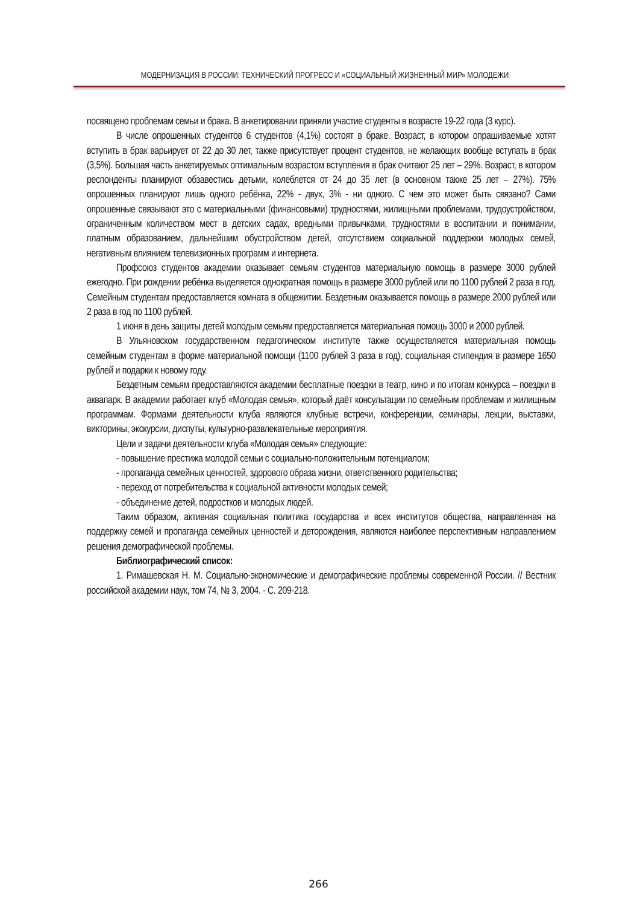МОДЕРНИЗАЦИЯ В РОССИИ: ТЕХНИЧЕСКИЙ ПРОГРЕСС И «СОЦИАЛЬНЫЙ ЖИЗНЕННЫЙ МИР» МОЛОДЕЖИ
посвящено проблемам семьи и брака. В анкетировании приняли участие студенты в возрасте 19-22 года (3 курс).
В числе опрошенных студентов 6 студентов (4,1%) состоят в браке. Возраст, в котором опрашиваемые хотят вступить в брак варьирует от 22 до 30 лет, также присутствует процент студентов, не желающих вообще вступать в брак (3,5%). Большая часть анкетируемых оптимальным возрастом вступления в брак считают 25 лет – 29%. Возраст, в котором респонденты планируют обзавестись детьми, колеблется от 24 до 35 лет (в основном также 25 лет – 27%). 75% опрошенных планируют лишь одного ребёнка, 22% - двух, 3% - ни одного. С чем это может быть связано? Сами опрошенные связывают это с материальными (финансовыми) трудностями, жилищными проблемами, трудоустройством, ограниченным количеством мест в детских садах, вредными привычками, трудностями в воспитании и понимании, платным образованием, дальнейшим обустройством детей, отсутствием социальной поддержки молодых семей, негативным влиянием телевизионных программ и интернета.
Профсоюз студентов академии оказывает семьям студентов материальную помощь в размере 3000 рублей ежегодно. При рождении ребёнка выделяется однократная помощь в размере 3000 рублей или по 1100 рублей 2 раза в год. Семейным студентам предоставляется комната в общежитии. Бездетным оказывается помощь в размере 2000 рублей или 2 раза в год по 1100 рублей.
1 июня в день защиты детей молодым семьям предоставляется материальная помощь 3000 и 2000 рублей.
В Ульяновском государственном педагогическом институте также осуществляется материальная помощь семейным студентам в форме материальной помощи (1100 рублей 3 раза в год), социальная стипендия в размере 1650 рублей и подарки к новому году.
Бездетным семьям предоставляются академии бесплатные поездки в театр, кино и по итогам конкурса – поездки в аквапарк. В академии работает клуб «Молодая семья», который даёт консультации по семейным проблемам и жилищным программам. Формами деятельности клуба являются клубные встречи, конференции, семинары, лекции, выставки, викторины, экскурсии, диспуты, культурно-развлекательные мероприятия.
Цели и задачи деятельности клуба «Молодая семья» следующие:
- повышение престижа молодой семьи с социально-положительным потенциалом;
- пропаганда семейных ценностей, здорового образа жизни, ответственного родительства;
- переход от потребительства к социальной активности молодых семей;
- объединение детей, подростков и молодых людей.
Таким образом, активная социальная политика государства и всех институтов общества, направленная на поддержку семей и пропаганда семейных ценностей и деторождения, являются наиболее перспективным направлением решения демографической проблемы.
Библиографический список:
1. Римашевская Н. М. Социально-экономические и демографические проблемы современной России. // Вестник российской академии наук, том 74, № 3, 2004. - С. 209-218.
266